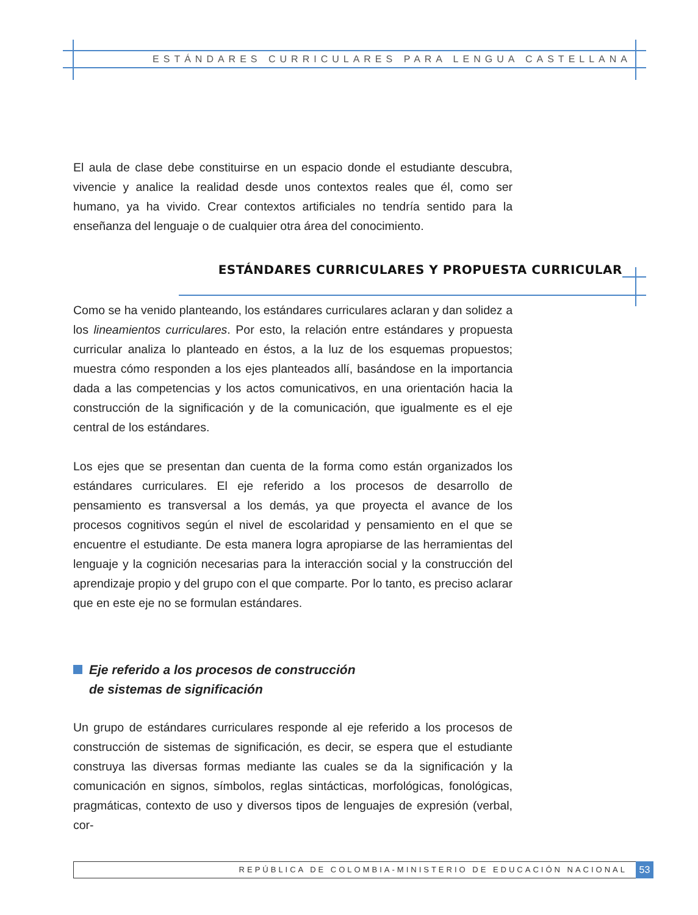ESTÁNDARES CURRICULARES PARA LENGUA CASTELLANA
El aula de clase debe constituirse en un espacio donde el estudiante descubra, vivencie y analice la realidad desde unos contextos reales que él, como ser humano, ya ha vivido. Crear contextos artificiales no tendría sentido para la enseñanza del lenguaje o de cualquier otra área del conocimiento.
ESTÁNDARES CURRICULARES Y PROPUESTA CURRICULAR
Como se ha venido planteando, los estándares curriculares aclaran y dan solidez a los lineamientos curriculares. Por esto, la relación entre estándares y propuesta curricular analiza lo planteado en éstos, a la luz de los esquemas propuestos; muestra cómo responden a los ejes planteados allí, basándose en la importancia dada a las competencias y los actos comunicativos, en una orientación hacia la construcción de la significación y de la comunicación, que igualmente es el eje central de los estándares.
Los ejes que se presentan dan cuenta de la forma como están organizados los estándares curriculares. El eje referido a los procesos de desarrollo de pensamiento es transversal a los demás, ya que proyecta el avance de los procesos cognitivos según el nivel de escolaridad y pensamiento en el que se encuentre el estudiante. De esta manera logra apropiarse de las herramientas del lenguaje y la cognición necesarias para la interacción social y la construcción del aprendizaje propio y del grupo con el que comparte. Por lo tanto, es preciso aclarar que en este eje no se formulan estándares.
Eje referido a los procesos de construcción
de sistemas de significación
Un grupo de estándares curriculares responde al eje referido a los procesos de construcción de sistemas de significación, es decir, se espera que el estudiante construya las diversas formas mediante las cuales se da la significación y la comunicación en signos, símbolos, reglas sintácticas, morfológicas, fonológicas, pragmáticas, contexto de uso y diversos tipos de lenguajes de expresión (verbal, cor-
REPÚBLICA DE COLOMBIA-MINISTERIO DE EDUCACIÓN NACIONAL 53